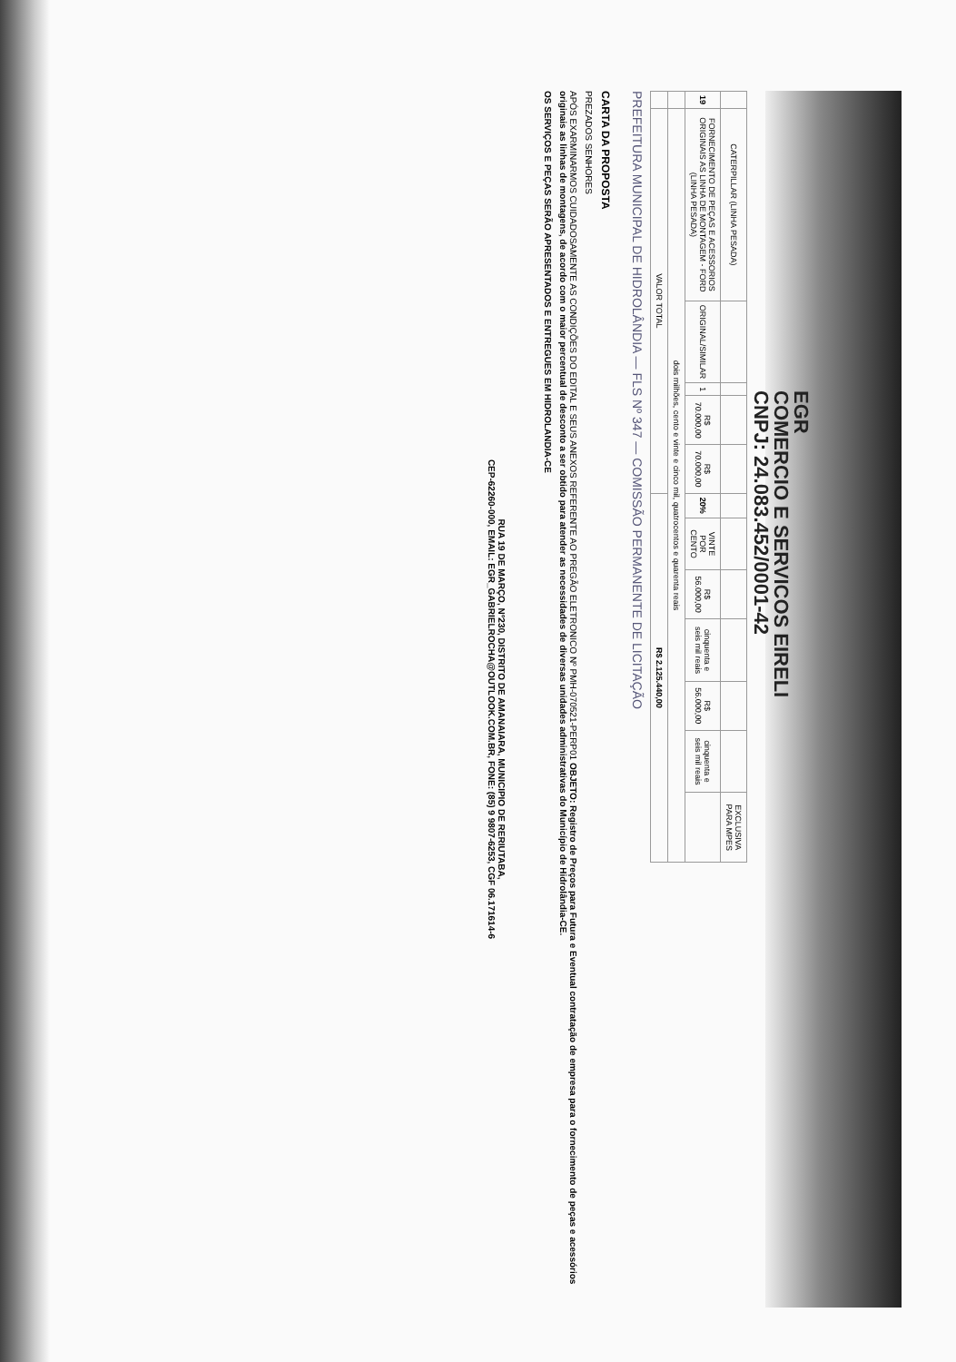EGR
COMERCIO E SERVICOS EIRELI
CNPJ: 24.083.452/0001-42
| | CATERPILLAR (LINHA PESADA) | | | | | | | | | | | EXCLUSIVA PARA MPES |
| 19 | FORNECIMENTO DE PEÇAS E ACESSORIOS ORIGINAIS AS LINHA DE MONTAGEM - FORD (LINHA PESADA) | ORIGINAL/SIMILAR | 1 | R$ 70.000,00 | R$ 70.000,00 | 20% | VINTE POR CENTO | R$ 56.000,00 | cinquenta e seis mil reais | R$ 56.000,00 | cinquenta e seis mil reais | |
| | dois milhões, cento e vinte e cinco mil, quatrocentos e quarenta reais | | | | | | | | | | | |
| | VALOR TOTAL | | | | | R$ 2.125.440,00 | | | | | | |
PREFEITURA MUNICIPAL DE HIDROLÂNDIA — FLS Nº 347 — COMISSÃO PERMANENTE DE LICITAÇÃO
CARTA DA PROPOSTA
PREZADOS SENHORES
APÓS EXARMINARMOS CUIDADOSAMENTE AS CONDIÇÕES DO EDITAL E SEUS ANEXOS REFERENTE AO PREGÃO ELETRONICO Nº PMH-070521-PERP01 OBJETO: Registro de Preços para Futura e Eventual contratação de empresa para o fornecimento de peças e acessórios originais as linhas de montagens, de acordo com o maior percentual de desconto a ser obtido para atender as necessidades de diversas unidades administrativas do Município de Hidrolândia-CE.
OS SERVIÇOS E PEÇAS SERÃO APRESENTADOS E ENTREGUES EM HIDROLANDIA-CE
RUA 19 DE MARÇO, Nº230, DISTRITO DE AMANAIARA, MUNICIPIO DE RERIUTABA,
CEP-62260-000, EMAIL: EGR_GABRIELROCHA@OUTLOOK.COM.BR, FONE: (85) 9 9807-6253, CGF 06.171614-6